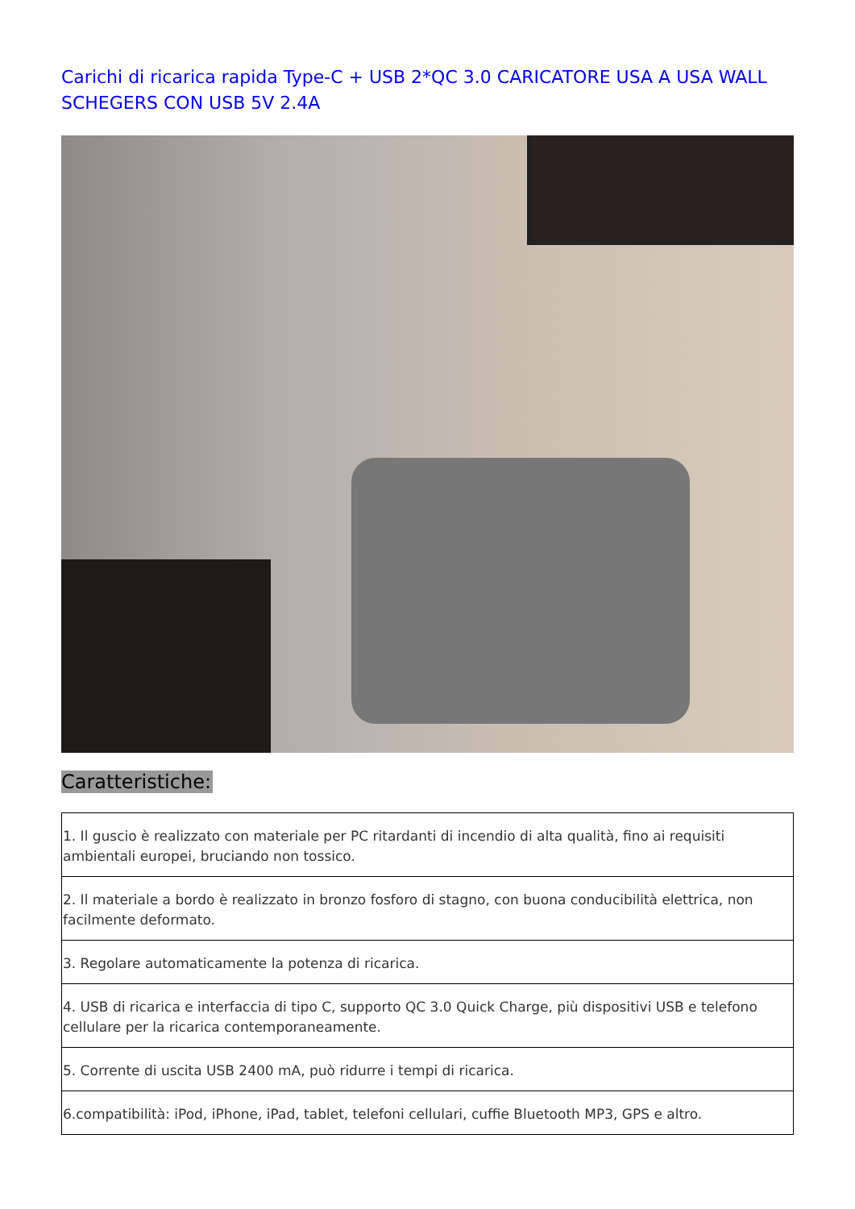Carichi di ricarica rapida Type-C + USB 2*QC 3.0 CARICATORE USA A USA WALL SCHEGERS CON USB 5V 2.4A
Caratteristiche:
| 1. Il guscio è realizzato con materiale per PC ritardanti di incendio di alta qualità, fino ai requisiti ambientali europei, bruciando non tossico. |
| 2. Il materiale a bordo è realizzato in bronzo fosforo di stagno, con buona conducibilità elettrica, non facilmente deformato. |
| 3. Regolare automaticamente la potenza di ricarica. |
| 4. USB di ricarica e interfaccia di tipo C, supporto QC 3.0 Quick Charge, più dispositivi USB e telefono cellulare per la ricarica contemporaneamente. |
| 5. Corrente di uscita USB 2400 mA, può ridurre i tempi di ricarica. |
| 6.compatibilità: iPod, iPhone, iPad, tablet, telefoni cellulari, cuffie Bluetooth MP3, GPS e altro. |